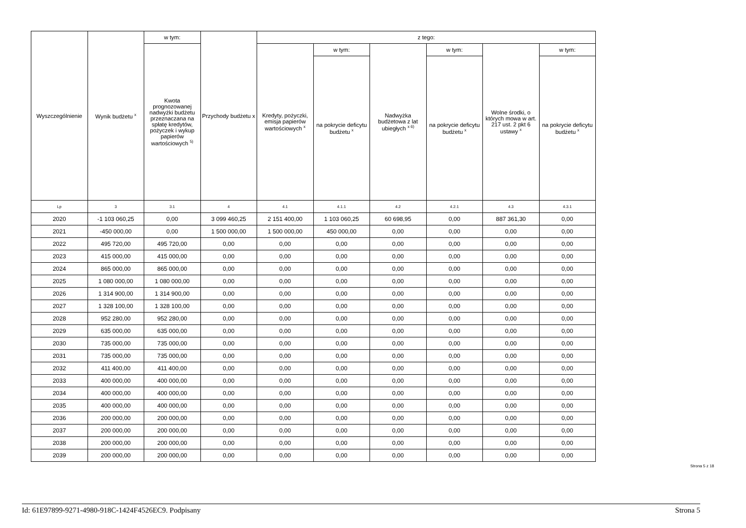| Wyszczególnienie | Wynik budżetu <sup>x</sup> | w tym: | Przychody budżetu x | z tego: | | | | | |
| --- | --- | --- | --- | --- | --- | --- | --- | --- | --- |
| | | Kwota prognozowanej nadwyżki budżetu przeznaczana na spłatę kredytów, pożyczek i wykup papierów wartościowych <sup>5)</sup> | | Kredyty, pożyczki, emisja papierów wartościowych <sup>x</sup> | w tym: | Nadwyżka budżetowa z lat ubiegłych <sup>x 6)</sup> | w tym: | Wolne środki, o których mowa w art. 217 ust. 2 pkt 6 ustawy <sup>x</sup> | w tym: |
| | | | | | na pokrycie deficytu budżetu <sup>x</sup> | | na pokrycie deficytu budżetu <sup>x</sup> | | na pokrycie deficytu budżetu <sup>x</sup> |
| Lp | 3 | 3.1 | 4 | 4.1 | 4.1.1 | 4.2 | 4.2.1 | 4.3 | 4.3.1 |
| 2020 | -1 103 060,25 | 0,00 | 3 099 460,25 | 2 151 400,00 | 1 103 060,25 | 60 698,95 | 0,00 | 887 361,30 | 0,00 |
| 2021 | -450 000,00 | 0,00 | 1 500 000,00 | 1 500 000,00 | 450 000,00 | 0,00 | 0,00 | 0,00 | 0,00 |
| 2022 | 495 720,00 | 495 720,00 | 0,00 | 0,00 | 0,00 | 0,00 | 0,00 | 0,00 | 0,00 |
| 2023 | 415 000,00 | 415 000,00 | 0,00 | 0,00 | 0,00 | 0,00 | 0,00 | 0,00 | 0,00 |
| 2024 | 865 000,00 | 865 000,00 | 0,00 | 0,00 | 0,00 | 0,00 | 0,00 | 0,00 | 0,00 |
| 2025 | 1 080 000,00 | 1 080 000,00 | 0,00 | 0,00 | 0,00 | 0,00 | 0,00 | 0,00 | 0,00 |
| 2026 | 1 314 900,00 | 1 314 900,00 | 0,00 | 0,00 | 0,00 | 0,00 | 0,00 | 0,00 | 0,00 |
| 2027 | 1 328 100,00 | 1 328 100,00 | 0,00 | 0,00 | 0,00 | 0,00 | 0,00 | 0,00 | 0,00 |
| 2028 | 952 280,00 | 952 280,00 | 0,00 | 0,00 | 0,00 | 0,00 | 0,00 | 0,00 | 0,00 |
| 2029 | 635 000,00 | 635 000,00 | 0,00 | 0,00 | 0,00 | 0,00 | 0,00 | 0,00 | 0,00 |
| 2030 | 735 000,00 | 735 000,00 | 0,00 | 0,00 | 0,00 | 0,00 | 0,00 | 0,00 | 0,00 |
| 2031 | 735 000,00 | 735 000,00 | 0,00 | 0,00 | 0,00 | 0,00 | 0,00 | 0,00 | 0,00 |
| 2032 | 411 400,00 | 411 400,00 | 0,00 | 0,00 | 0,00 | 0,00 | 0,00 | 0,00 | 0,00 |
| 2033 | 400 000,00 | 400 000,00 | 0,00 | 0,00 | 0,00 | 0,00 | 0,00 | 0,00 | 0,00 |
| 2034 | 400 000,00 | 400 000,00 | 0,00 | 0,00 | 0,00 | 0,00 | 0,00 | 0,00 | 0,00 |
| 2035 | 400 000,00 | 400 000,00 | 0,00 | 0,00 | 0,00 | 0,00 | 0,00 | 0,00 | 0,00 |
| 2036 | 200 000,00 | 200 000,00 | 0,00 | 0,00 | 0,00 | 0,00 | 0,00 | 0,00 | 0,00 |
| 2037 | 200 000,00 | 200 000,00 | 0,00 | 0,00 | 0,00 | 0,00 | 0,00 | 0,00 | 0,00 |
| 2038 | 200 000,00 | 200 000,00 | 0,00 | 0,00 | 0,00 | 0,00 | 0,00 | 0,00 | 0,00 |
| 2039 | 200 000,00 | 200 000,00 | 0,00 | 0,00 | 0,00 | 0,00 | 0,00 | 0,00 | 0,00 |
Strona 5 z 18
Id: 61E97899-9271-4980-918C-1424F4526EC9. Podpisany Strona 5